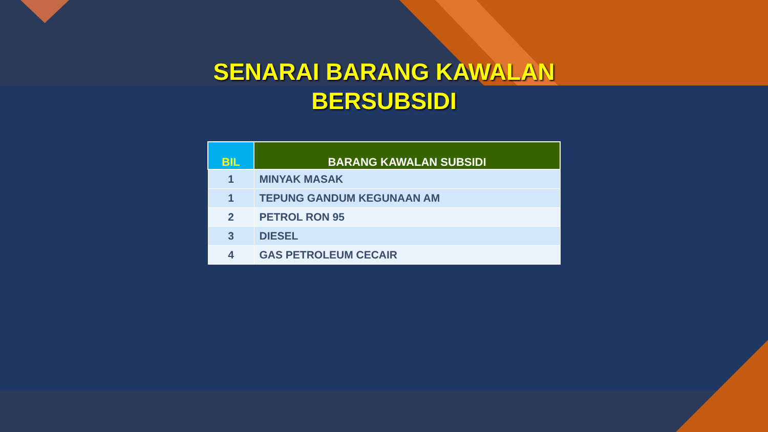SENARAI BARANG KAWALAN BERSUBSIDI
| BIL | BARANG KAWALAN SUBSIDI |
| --- | --- |
| 1 | MINYAK MASAK |
| 1 | TEPUNG GANDUM KEGUNAAN AM |
| 2 | PETROL RON 95 |
| 3 | DIESEL |
| 4 | GAS PETROLEUM CECAIR |